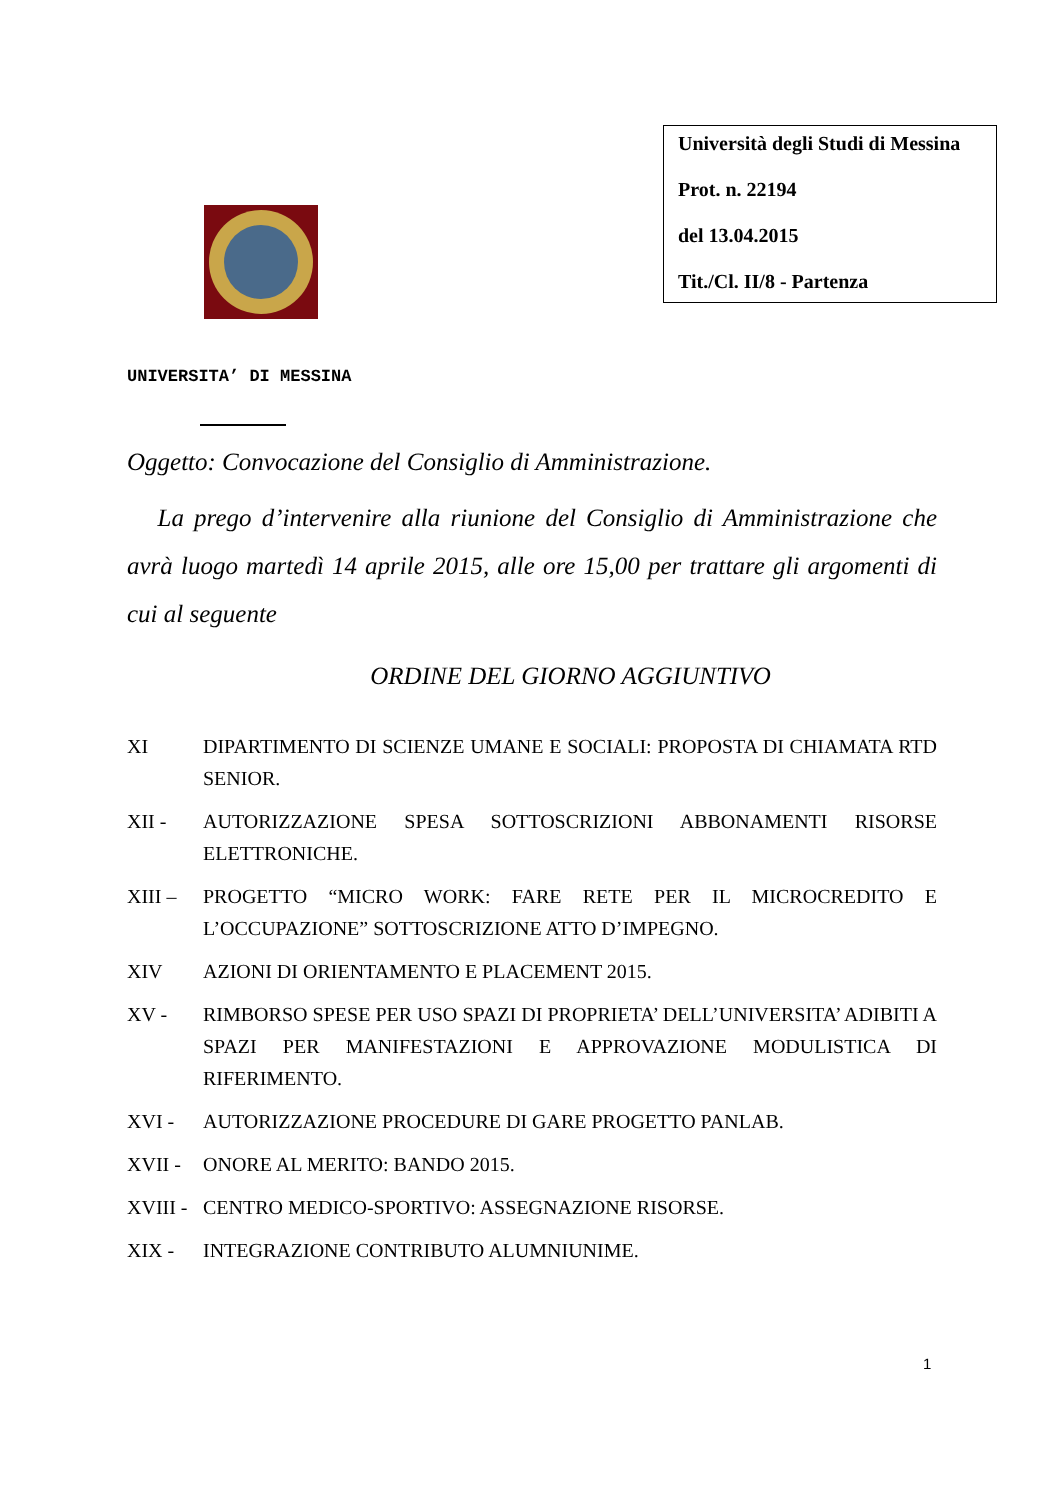Università degli Studi di Messina
Prot. n. 22194
del 13.04.2015
Tit./Cl. II/8 - Partenza
UNIVERSITA’ DI MESSINA
Oggetto: Convocazione del Consiglio di Amministrazione.
La prego d’intervenire alla riunione del Consiglio di Amministrazione che avrà luogo martedì 14 aprile 2015, alle ore 15,00 per trattare gli argomenti di cui al seguente
ORDINE DEL GIORNO AGGIUNTIVO
XI DIPARTIMENTO DI SCIENZE UMANE E SOCIALI: PROPOSTA DI CHIAMATA RTD SENIOR.
XII - AUTORIZZAZIONE SPESA SOTTOSCRIZIONI ABBONAMENTI RISORSE ELETTRONICHE.
XIII – PROGETTO “MICRO WORK: FARE RETE PER IL MICROCREDITO E L’OCCUPAZIONE” SOTTOSCRIZIONE ATTO D’IMPEGNO.
XIV AZIONI DI ORIENTAMENTO E PLACEMENT 2015.
XV - RIMBORSO SPESE PER USO SPAZI DI PROPRIETA’ DELL’UNIVERSITA’ ADIBITI A SPAZI PER MANIFESTAZIONI E APPROVAZIONE MODULISTICA DI RIFERIMENTO.
XVI - AUTORIZZAZIONE PROCEDURE DI GARE PROGETTO PANLAB.
XVII - ONORE AL MERITO: BANDO 2015.
XVIII - CENTRO MEDICO-SPORTIVO: ASSEGNAZIONE RISORSE.
XIX - INTEGRAZIONE CONTRIBUTO ALUMNIUNIME.
1